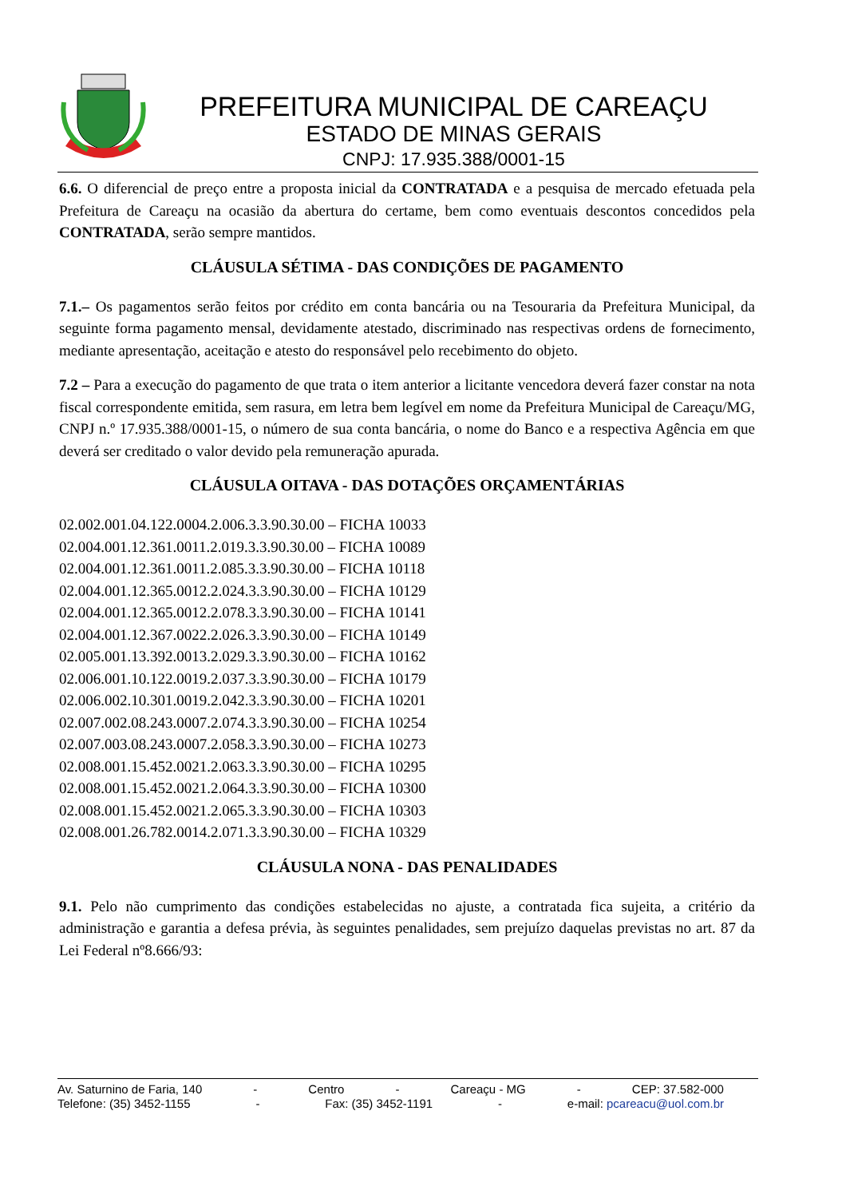PREFEITURA MUNICIPAL DE CAREAÇU
ESTADO DE MINAS GERAIS
CNPJ: 17.935.388/0001-15
6.6. O diferencial de preço entre a proposta inicial da CONTRATADA e a pesquisa de mercado efetuada pela Prefeitura de Careaçu na ocasião da abertura do certame, bem como eventuais descontos concedidos pela CONTRATADA, serão sempre mantidos.
CLÁUSULA SÉTIMA - DAS CONDIÇÕES DE PAGAMENTO
7.1.– Os pagamentos serão feitos por crédito em conta bancária ou na Tesouraria da Prefeitura Municipal, da seguinte forma pagamento mensal, devidamente atestado, discriminado nas respectivas ordens de fornecimento, mediante apresentação, aceitação e atesto do responsável pelo recebimento do objeto.
7.2 – Para a execução do pagamento de que trata o item anterior a licitante vencedora deverá fazer constar na nota fiscal correspondente emitida, sem rasura, em letra bem legível em nome da Prefeitura Municipal de Careaçu/MG, CNPJ n.º 17.935.388/0001-15, o número de sua conta bancária, o nome do Banco e a respectiva Agência em que deverá ser creditado o valor devido pela remuneração apurada.
CLÁUSULA OITAVA - DAS DOTAÇÕES ORÇAMENTÁRIAS
02.002.001.04.122.0004.2.006.3.3.90.30.00 – FICHA 10033
02.004.001.12.361.0011.2.019.3.3.90.30.00 – FICHA 10089
02.004.001.12.361.0011.2.085.3.3.90.30.00 – FICHA 10118
02.004.001.12.365.0012.2.024.3.3.90.30.00 – FICHA 10129
02.004.001.12.365.0012.2.078.3.3.90.30.00 – FICHA 10141
02.004.001.12.367.0022.2.026.3.3.90.30.00 – FICHA 10149
02.005.001.13.392.0013.2.029.3.3.90.30.00 – FICHA 10162
02.006.001.10.122.0019.2.037.3.3.90.30.00 – FICHA 10179
02.006.002.10.301.0019.2.042.3.3.90.30.00 – FICHA 10201
02.007.002.08.243.0007.2.074.3.3.90.30.00 – FICHA 10254
02.007.003.08.243.0007.2.058.3.3.90.30.00 – FICHA 10273
02.008.001.15.452.0021.2.063.3.3.90.30.00 – FICHA 10295
02.008.001.15.452.0021.2.064.3.3.90.30.00 – FICHA 10300
02.008.001.15.452.0021.2.065.3.3.90.30.00 – FICHA 10303
02.008.001.26.782.0014.2.071.3.3.90.30.00 – FICHA 10329
CLÁUSULA NONA - DAS PENALIDADES
9.1. Pelo não cumprimento das condições estabelecidas no ajuste, a contratada fica sujeita, a critério da administração e garantia a defesa prévia, às seguintes penalidades, sem prejuízo daquelas previstas no art. 87 da Lei Federal nº8.666/93:
Av. Saturnino de Faria, 140 - Centro - Careaçu - MG - CEP: 37.582-000
Telefone: (35) 3452-1155 - Fax: (35) 3452-1191 - e-mail: pcareacu@uol.com.br